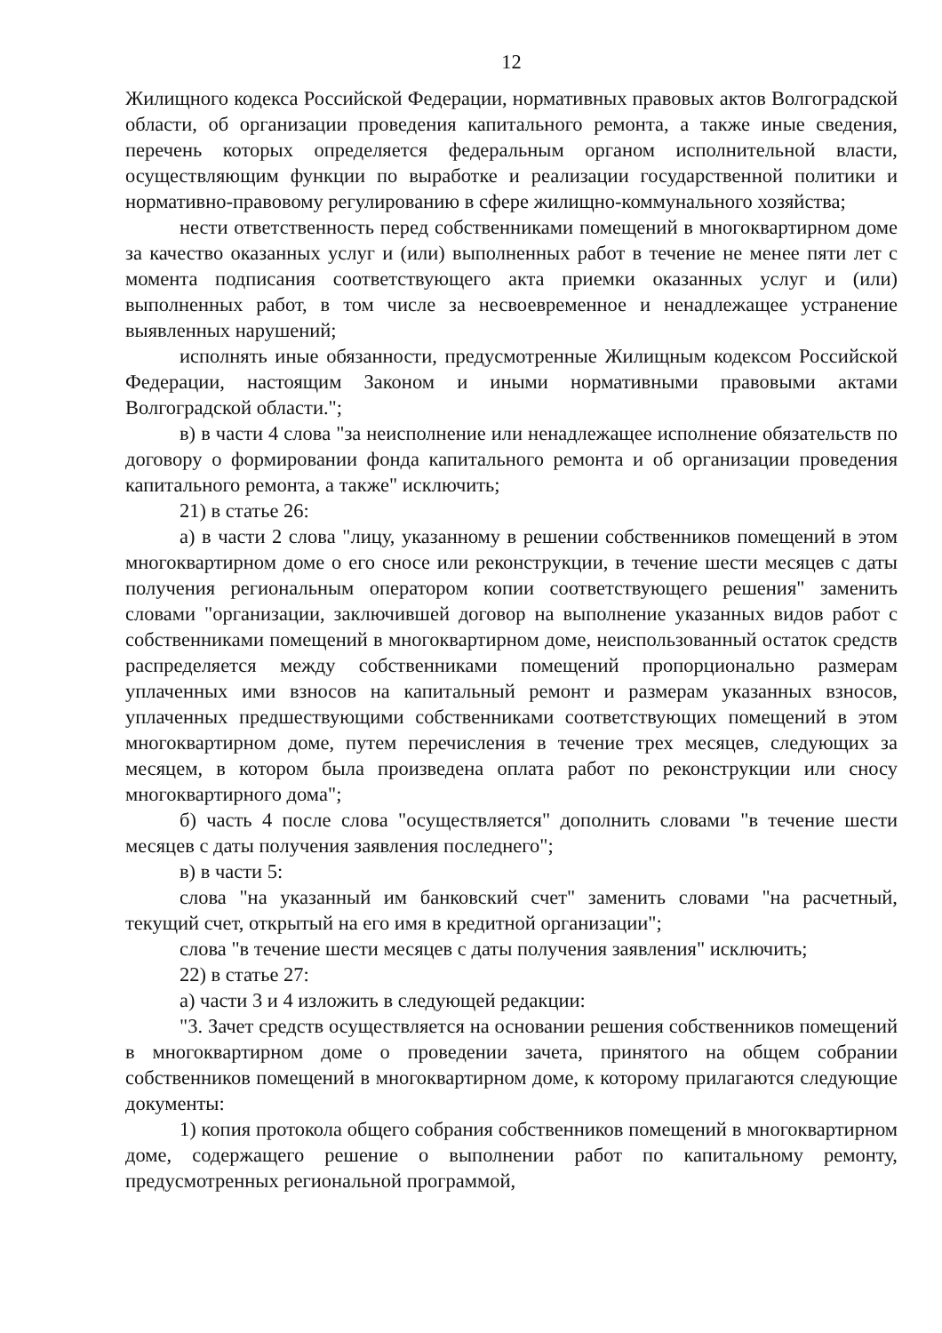12
Жилищного кодекса Российской Федерации, нормативных правовых актов Волгоградской области, об организации проведения капитального ремонта, а также иные сведения, перечень которых определяется федеральным органом исполнительной власти, осуществляющим функции по выработке и реализации государственной политики и нормативно-правовому регулированию в сфере жилищно-коммунального хозяйства;
нести ответственность перед собственниками помещений в многоквартирном доме за качество оказанных услуг и (или) выполненных работ в течение не менее пяти лет с момента подписания соответствующего акта приемки оказанных услуг и (или) выполненных работ, в том числе за несвоевременное и ненадлежащее устранение выявленных нарушений;
исполнять иные обязанности, предусмотренные Жилищным кодексом Российской Федерации, настоящим Законом и иными нормативными правовыми актами Волгоградской области.";
в) в части 4 слова "за неисполнение или ненадлежащее исполнение обязательств по договору о формировании фонда капитального ремонта и об организации проведения капитального ремонта, а также" исключить;
21) в статье 26:
а) в части 2 слова "лицу, указанному в решении собственников помещений в этом многоквартирном доме о его сносе или реконструкции, в течение шести месяцев с даты получения региональным оператором копии соответствующего решения" заменить словами "организации, заключившей договор на выполнение указанных видов работ с собственниками помещений в многоквартирном доме, неиспользованный остаток средств распределяется между собственниками помещений пропорционально размерам уплаченных ими взносов на капитальный ремонт и размерам указанных взносов, уплаченных предшествующими собственниками соответствующих помещений в этом многоквартирном доме, путем перечисления в течение трех месяцев, следующих за месяцем, в котором была произведена оплата работ по реконструкции или сносу многоквартирного дома";
б) часть 4 после слова "осуществляется" дополнить словами "в течение шести месяцев с даты получения заявления последнего";
в) в части 5:
слова "на указанный им банковский счет" заменить словами "на расчетный, текущий счет, открытый на его имя в кредитной организации";
слова "в течение шести месяцев с даты получения заявления" исключить;
22) в статье 27:
а) части 3 и 4 изложить в следующей редакции:
"3. Зачет средств осуществляется на основании решения собственников помещений в многоквартирном доме о проведении зачета, принятого на общем собрании собственников помещений в многоквартирном доме, к которому прилагаются следующие документы:
1) копия протокола общего собрания собственников помещений в многоквартирном доме, содержащего решение о выполнении работ по капитальному ремонту, предусмотренных региональной программой,